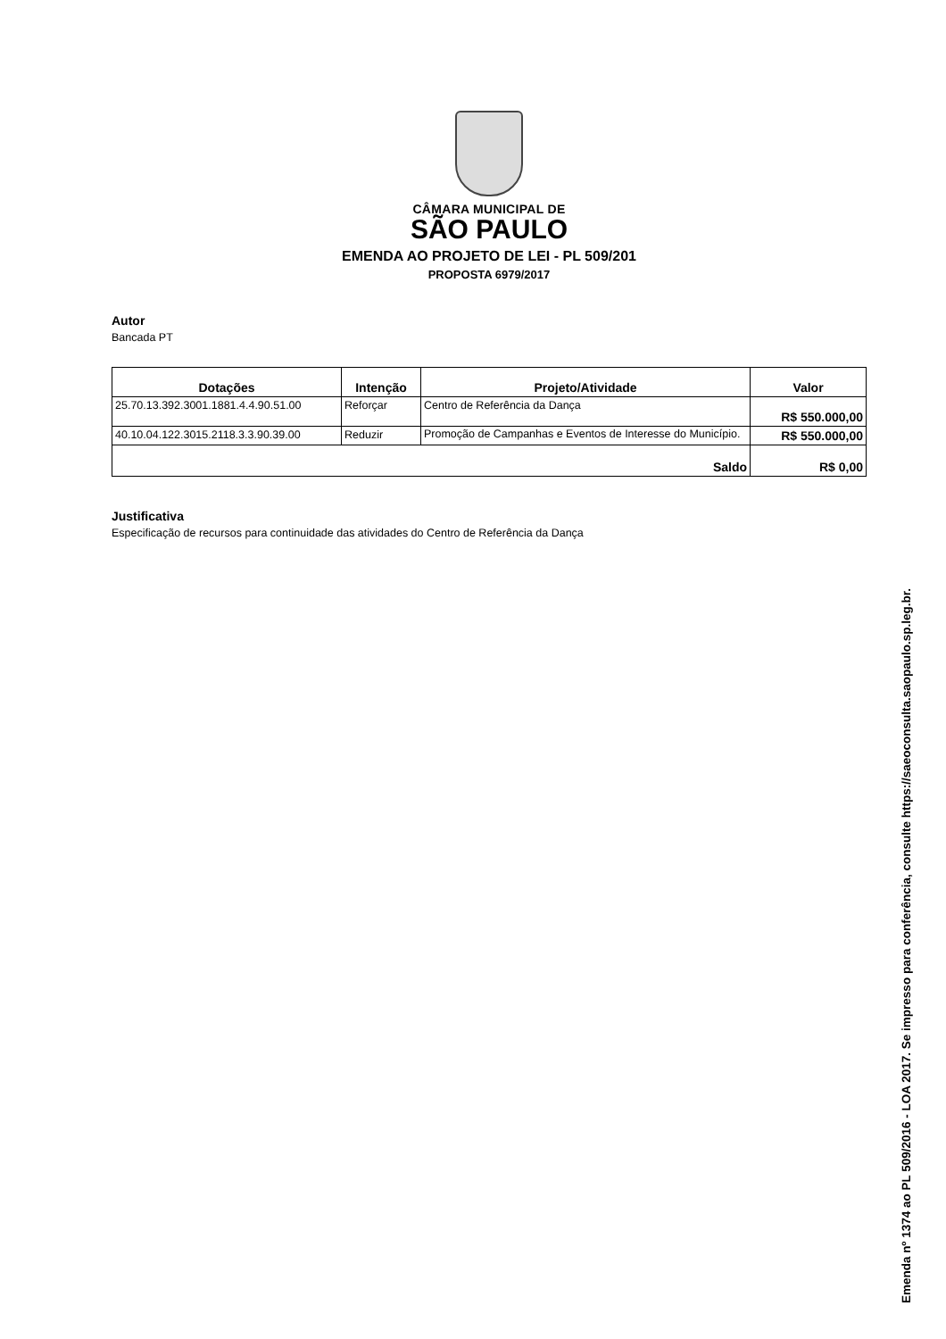CÂMARA MUNICIPAL DE
SÃO PAULO
EMENDA AO PROJETO DE LEI - PL 509/201
PROPOSTA 6979/2017
Autor
Bancada PT
| Dotações | Intenção | Projeto/Atividade | Valor |
| --- | --- | --- | --- |
| 25.70.13.392.3001.1881.4.4.90.51.00 | Reforçar | Centro de Referência da Dança | R$ 550.000,00 |
| 40.10.04.122.3015.2118.3.3.90.39.00 | Reduzir | Promoção de Campanhas e Eventos de Interesse do Município. | R$ 550.000,00 |
| Saldo | | | R$ 0,00 |
Justificativa
Especificação de recursos para continuidade das atividades do Centro de Referência da Dança
Emenda nº 1374 ao PL 509/2016 - LOA 2017. Se impresso para conferência, consulte https://saeoconsulta.saopaulo.sp.leg.br.